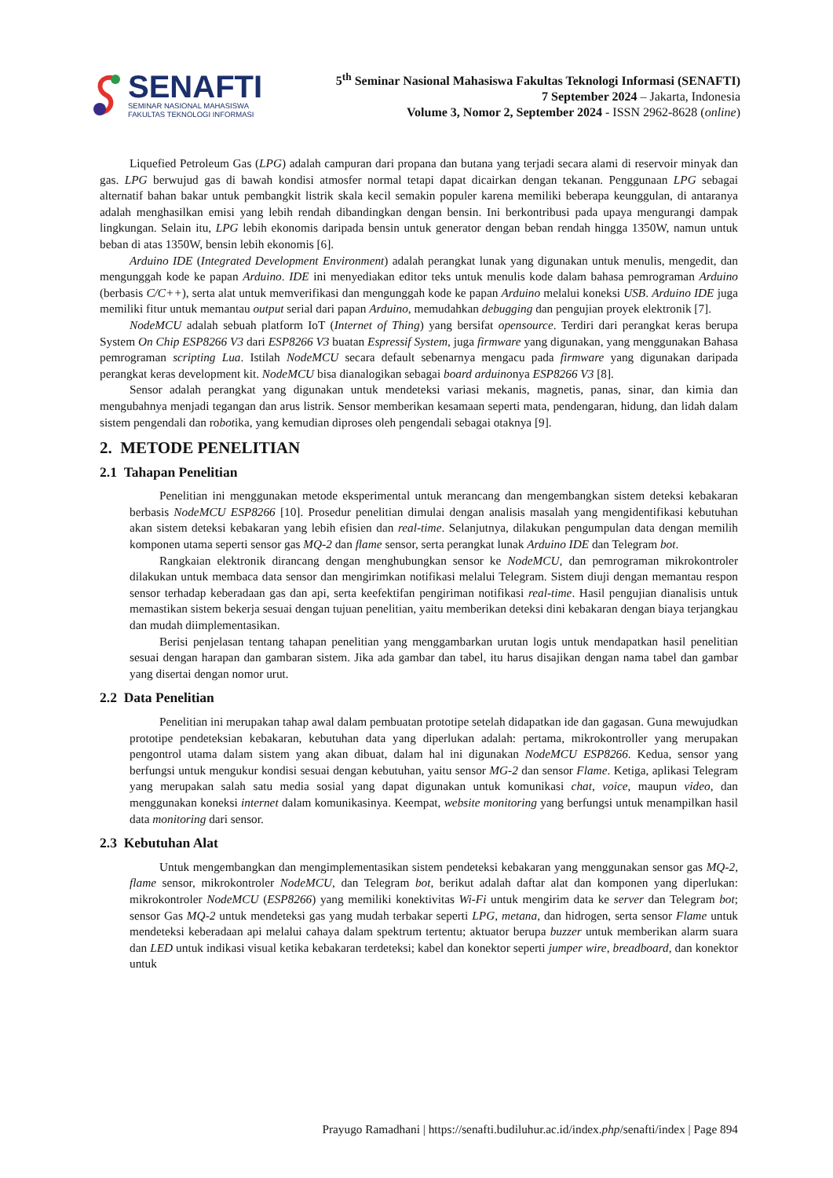SENAFTI
SEMINAR NASIONAL MAHASISWA
FAKULTAS TEKNOLOGI INFORMASI
5<sup>th</sup> Seminar Nasional Mahasiswa Fakultas Teknologi Informasi (SENAFTI)
7 September 2024 – Jakarta, Indonesia
Volume 3, Nomor 2, September 2024 - ISSN 2962-8628 (online)
Liquefied Petroleum Gas (LPG) adalah campuran dari propana dan butana yang terjadi secara alami di reservoir minyak dan gas. LPG berwujud gas di bawah kondisi atmosfer normal tetapi dapat dicairkan dengan tekanan. Penggunaan LPG sebagai alternatif bahan bakar untuk pembangkit listrik skala kecil semakin populer karena memiliki beberapa keunggulan, di antaranya adalah menghasilkan emisi yang lebih rendah dibandingkan dengan bensin. Ini berkontribusi pada upaya mengurangi dampak lingkungan. Selain itu, LPG lebih ekonomis daripada bensin untuk generator dengan beban rendah hingga 1350W, namun untuk beban di atas 1350W, bensin lebih ekonomis [6].
Arduino IDE (Integrated Development Environment) adalah perangkat lunak yang digunakan untuk menulis, mengedit, dan mengunggah kode ke papan Arduino. IDE ini menyediakan editor teks untuk menulis kode dalam bahasa pemrograman Arduino (berbasis C/C++), serta alat untuk memverifikasi dan mengunggah kode ke papan Arduino melalui koneksi USB. Arduino IDE juga memiliki fitur untuk memantau output serial dari papan Arduino, memudahkan debugging dan pengujian proyek elektronik [7].
NodeMCU adalah sebuah platform IoT (Internet of Thing) yang bersifat opensource. Terdiri dari perangkat keras berupa System On Chip ESP8266 V3 dari ESP8266 V3 buatan Espressif System, juga firmware yang digunakan, yang menggunakan Bahasa pemrograman scripting Lua. Istilah NodeMCU secara default sebenarnya mengacu pada firmware yang digunakan daripada perangkat keras development kit. NodeMCU bisa dianalogikan sebagai board arduinonya ESP8266 V3 [8].
Sensor adalah perangkat yang digunakan untuk mendeteksi variasi mekanis, magnetis, panas, sinar, dan kimia dan mengubahnya menjadi tegangan dan arus listrik. Sensor memberikan kesamaan seperti mata, pendengaran, hidung, dan lidah dalam sistem pengendali dan robotika, yang kemudian diproses oleh pengendali sebagai otaknya [9].
2. METODE PENELITIAN
2.1 Tahapan Penelitian
Penelitian ini menggunakan metode eksperimental untuk merancang dan mengembangkan sistem deteksi kebakaran berbasis NodeMCU ESP8266 [10]. Prosedur penelitian dimulai dengan analisis masalah yang mengidentifikasi kebutuhan akan sistem deteksi kebakaran yang lebih efisien dan real-time. Selanjutnya, dilakukan pengumpulan data dengan memilih komponen utama seperti sensor gas MQ-2 dan flame sensor, serta perangkat lunak Arduino IDE dan Telegram bot.
Rangkaian elektronik dirancang dengan menghubungkan sensor ke NodeMCU, dan pemrograman mikrokontroler dilakukan untuk membaca data sensor dan mengirimkan notifikasi melalui Telegram. Sistem diuji dengan memantau respon sensor terhadap keberadaan gas dan api, serta keefektifan pengiriman notifikasi real-time. Hasil pengujian dianalisis untuk memastikan sistem bekerja sesuai dengan tujuan penelitian, yaitu memberikan deteksi dini kebakaran dengan biaya terjangkau dan mudah diimplementasikan.
Berisi penjelasan tentang tahapan penelitian yang menggambarkan urutan logis untuk mendapatkan hasil penelitian sesuai dengan harapan dan gambaran sistem. Jika ada gambar dan tabel, itu harus disajikan dengan nama tabel dan gambar yang disertai dengan nomor urut.
2.2 Data Penelitian
Penelitian ini merupakan tahap awal dalam pembuatan prototipe setelah didapatkan ide dan gagasan. Guna mewujudkan prototipe pendeteksian kebakaran, kebutuhan data yang diperlukan adalah: pertama, mikrokontroller yang merupakan pengontrol utama dalam sistem yang akan dibuat, dalam hal ini digunakan NodeMCU ESP8266. Kedua, sensor yang berfungsi untuk mengukur kondisi sesuai dengan kebutuhan, yaitu sensor MG-2 dan sensor Flame. Ketiga, aplikasi Telegram yang merupakan salah satu media sosial yang dapat digunakan untuk komunikasi chat, voice, maupun video, dan menggunakan koneksi internet dalam komunikasinya. Keempat, website monitoring yang berfungsi untuk menampilkan hasil data monitoring dari sensor.
2.3 Kebutuhan Alat
Untuk mengembangkan dan mengimplementasikan sistem pendeteksi kebakaran yang menggunakan sensor gas MQ-2, flame sensor, mikrokontroler NodeMCU, dan Telegram bot, berikut adalah daftar alat dan komponen yang diperlukan: mikrokontroler NodeMCU (ESP8266) yang memiliki konektivitas Wi-Fi untuk mengirim data ke server dan Telegram bot; sensor Gas MQ-2 untuk mendeteksi gas yang mudah terbakar seperti LPG, metana, dan hidrogen, serta sensor Flame untuk mendeteksi keberadaan api melalui cahaya dalam spektrum tertentu; aktuator berupa buzzer untuk memberikan alarm suara dan LED untuk indikasi visual ketika kebakaran terdeteksi; kabel dan konektor seperti jumper wire, breadboard, dan konektor untuk
Prayugo Ramadhani | https://senafti.budiluhur.ac.id/index.php/senafti/index | Page 894